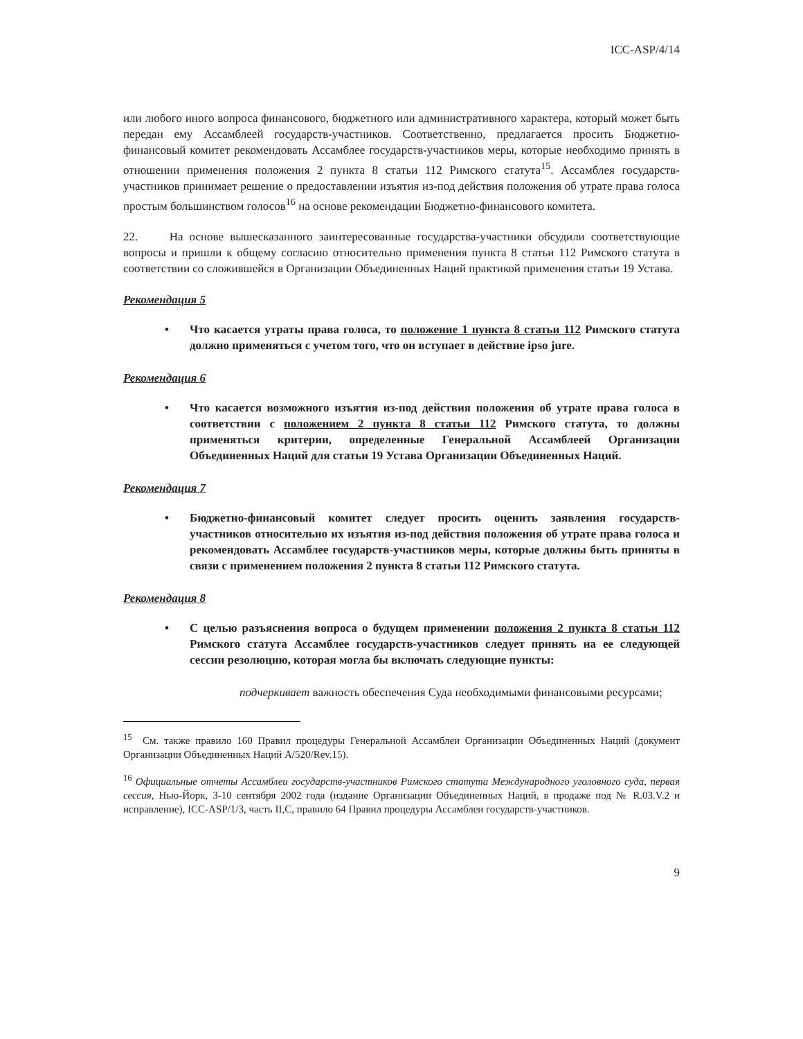ICC-ASP/4/14
или любого иного вопроса финансового, бюджетного или административного характера, который может быть передан ему Ассамблеей государств-участников. Соответственно, предлагается просить Бюджетно-финансовый комитет рекомендовать Ассамблее государств-участников меры, которые необходимо принять в отношении применения положения 2 пункта 8 статьи 112 Римского статута<sup>15</sup>. Ассамблея государств-участников принимает решение о предоставлении изъятия из-под действия положения об утрате права голоса простым большинством голосов<sup>16</sup> на основе рекомендации Бюджетно-финансового комитета.
22. На основе вышесказанного заинтересованные государства-участники обсудили соответствующие вопросы и пришли к общему согласию относительно применения пункта 8 статьи 112 Римского статута в соответствии со сложившейся в Организации Объединенных Наций практикой применения статьи 19 Устава.
Рекомендация 5
• Что касается утраты права голоса, то положение 1 пункта 8 статьи 112 Римского статута должно применяться с учетом того, что он вступает в действие ipso jure.
Рекомендация 6
• Что касается возможного изъятия из-под действия положения об утрате права голоса в соответствии с положением 2 пункта 8 статьи 112 Римского статута, то должны применяться критерии, определенные Генеральной Ассамблеей Организации Объединенных Наций для статьи 19 Устава Организации Объединенных Наций.
Рекомендация 7
• Бюджетно-финансовый комитет следует просить оценить заявления государств-участников относительно их изъятия из-под действия положения об утрате права голоса и рекомендовать Ассамблее государств-участников меры, которые должны быть приняты в связи с применением положения 2 пункта 8 статьи 112 Римского статута.
Рекомендация 8
• С целью разъяснения вопроса о будущем применении положения 2 пункта 8 статьи 112 Римского статута Ассамблее государств-участников следует принять на ее следующей сессии резолюцию, которая могла бы включать следующие пункты:
подчеркивает важность обеспечения Суда необходимыми финансовыми ресурсами;
<sup>15</sup> См. также правило 160 Правил процедуры Генеральной Ассамблеи Организации Объединенных Наций (документ Организации Объединенных Наций A/520/Rev.15).
<sup>16</sup> Официальные отчеты Ассамблеи государств-участников Римского статута Международного уголовного суда, первая сессия, Нью-Йорк, 3-10 сентября 2002 года (издание Организации Объединенных Наций, в продаже под № R.03.V.2 и исправление), ICC-ASP/1/3, часть II,C, правило 64 Правил процедуры Ассамблеи государств-участников.
9